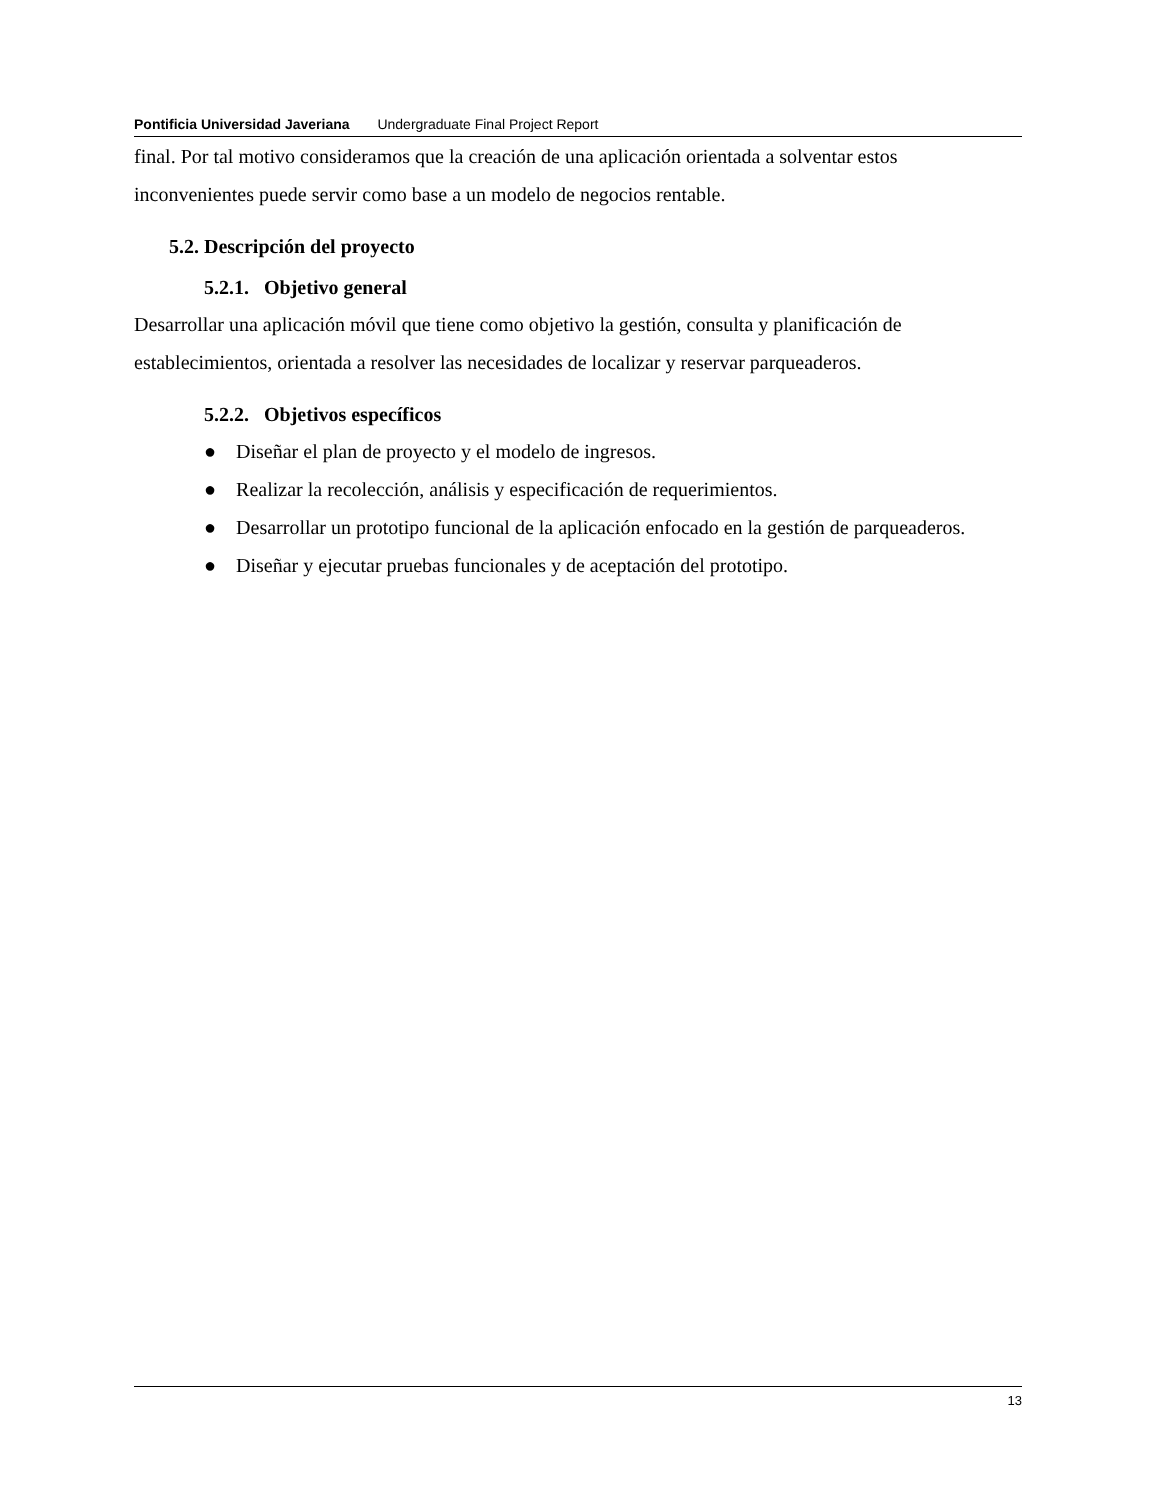Pontificia Universidad Javeriana Undergraduate Final Project Report
final. Por tal motivo consideramos que la creación de una aplicación orientada a solventar estos inconvenientes puede servir como base a un modelo de negocios rentable.
5.2. Descripción del proyecto
5.2.1. Objetivo general
Desarrollar una aplicación móvil que tiene como objetivo la gestión, consulta y planificación de establecimientos, orientada a resolver las necesidades de localizar y reservar parqueaderos.
5.2.2. Objetivos específicos
● Diseñar el plan de proyecto y el modelo de ingresos.
● Realizar la recolección, análisis y especificación de requerimientos.
● Desarrollar un prototipo funcional de la aplicación enfocado en la gestión de parqueaderos.
● Diseñar y ejecutar pruebas funcionales y de aceptación del prototipo.
13